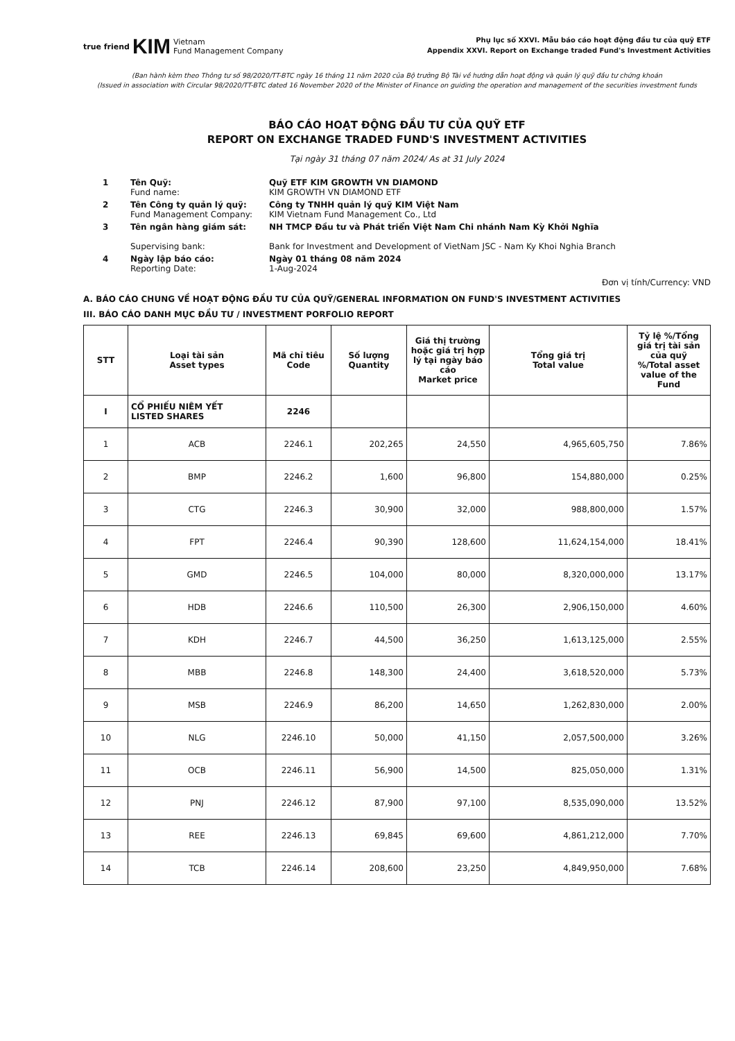true friend KIM Vietnam
Fund Management Company
Phụ lục số XXVI. Mẫu báo cáo hoạt động đầu tư của quỹ ETF
Appendix XXVI. Report on Exchange traded Fund's Investment Activities
(Ban hành kèm theo Thông tư số 98/2020/TT-BTC ngày 16 tháng 11 năm 2020 của Bộ trưởng Bộ Tài về hướng dẫn hoạt động và quản lý quỹ đầu tư chứng khoán
(Issued in association with Circular 98/2020/TT-BTC dated 16 November 2020 of the Minister of Finance on guiding the operation and management of the securities investment funds
BÁO CÁO HOẠT ĐỘNG ĐẦU TƯ CỦA QUỸ ETF
REPORT ON EXCHANGE TRADED FUND'S INVESTMENT ACTIVITIES
Tại ngày 31 tháng 07 năm 2024/ As at 31 July 2024
| 1 | Tên Quỹ: Fund name: | Quỹ ETF KIM GROWTH VN DIAMOND KIM GROWTH VN DIAMOND ETF |
| 2 | Tên Công ty quản lý quỹ: Fund Management Company: | Công ty TNHH quản lý quỹ KIM Việt Nam KIM Vietnam Fund Management Co., Ltd |
| 3 | Tên ngân hàng giám sát: Supervising bank: | NH TMCP Đầu tư và Phát triển Việt Nam Chi nhánh Nam Kỳ Khởi Nghĩa Bank for Investment and Development of VietNam JSC - Nam Ky Khoi Nghia Branch |
| 4 | Ngày lập báo cáo: Reporting Date: | Ngày 01 tháng 08 năm 2024 1-Aug-2024 |
Đơn vị tính/Currency: VND
A. BÁO CÁO CHUNG VỀ HOẠT ĐỘNG ĐẦU TƯ CỦA QUỸ/GENERAL INFORMATION ON FUND'S INVESTMENT ACTIVITIES
III. BÁO CÁO DANH MỤC ĐẦU TƯ / INVESTMENT PORFOLIO REPORT
| STT | Loại tài sản Asset types | Mã chỉ tiêu Code | Số lượng Quantity | Giá thị trường hoặc giá trị hợp lý tại ngày báo cáo Market price | Tổng giá trị Total value | Tỷ lệ %/Tổng giá trị tài sản của quỹ %/Total asset value of the Fund |
| --- | --- | --- | --- | --- | --- | --- |
| I | CỔ PHIẾU NIÊM YẾT LISTED SHARES | 2246 | | | | |
| 1 | ACB | 2246.1 | 202,265 | 24,550 | 4,965,605,750 | 7.86% |
| 2 | BMP | 2246.2 | 1,600 | 96,800 | 154,880,000 | 0.25% |
| 3 | CTG | 2246.3 | 30,900 | 32,000 | 988,800,000 | 1.57% |
| 4 | FPT | 2246.4 | 90,390 | 128,600 | 11,624,154,000 | 18.41% |
| 5 | GMD | 2246.5 | 104,000 | 80,000 | 8,320,000,000 | 13.17% |
| 6 | HDB | 2246.6 | 110,500 | 26,300 | 2,906,150,000 | 4.60% |
| 7 | KDH | 2246.7 | 44,500 | 36,250 | 1,613,125,000 | 2.55% |
| 8 | MBB | 2246.8 | 148,300 | 24,400 | 3,618,520,000 | 5.73% |
| 9 | MSB | 2246.9 | 86,200 | 14,650 | 1,262,830,000 | 2.00% |
| 10 | NLG | 2246.10 | 50,000 | 41,150 | 2,057,500,000 | 3.26% |
| 11 | OCB | 2246.11 | 56,900 | 14,500 | 825,050,000 | 1.31% |
| 12 | PNJ | 2246.12 | 87,900 | 97,100 | 8,535,090,000 | 13.52% |
| 13 | REE | 2246.13 | 69,845 | 69,600 | 4,861,212,000 | 7.70% |
| 14 | TCB | 2246.14 | 208,600 | 23,250 | 4,849,950,000 | 7.68% |